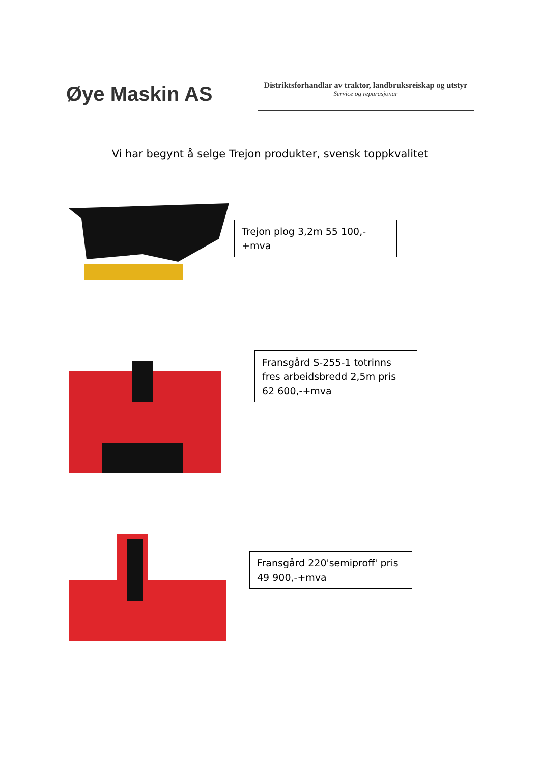Øye Maskin AS
Distriktsforhandlar av traktor, landbruksreiskap og utstyr
Service og reparasjonar
Vi har begynt å selge Trejon produkter, svensk toppkvalitet
Trejon plog 3,2m 55 100,-+mva
Fransgård S-255-1 totrinns fres arbeidsbredd 2,5m pris 62 600,-+mva
Fransgård 220'semiproff' pris 49 900,-+mva